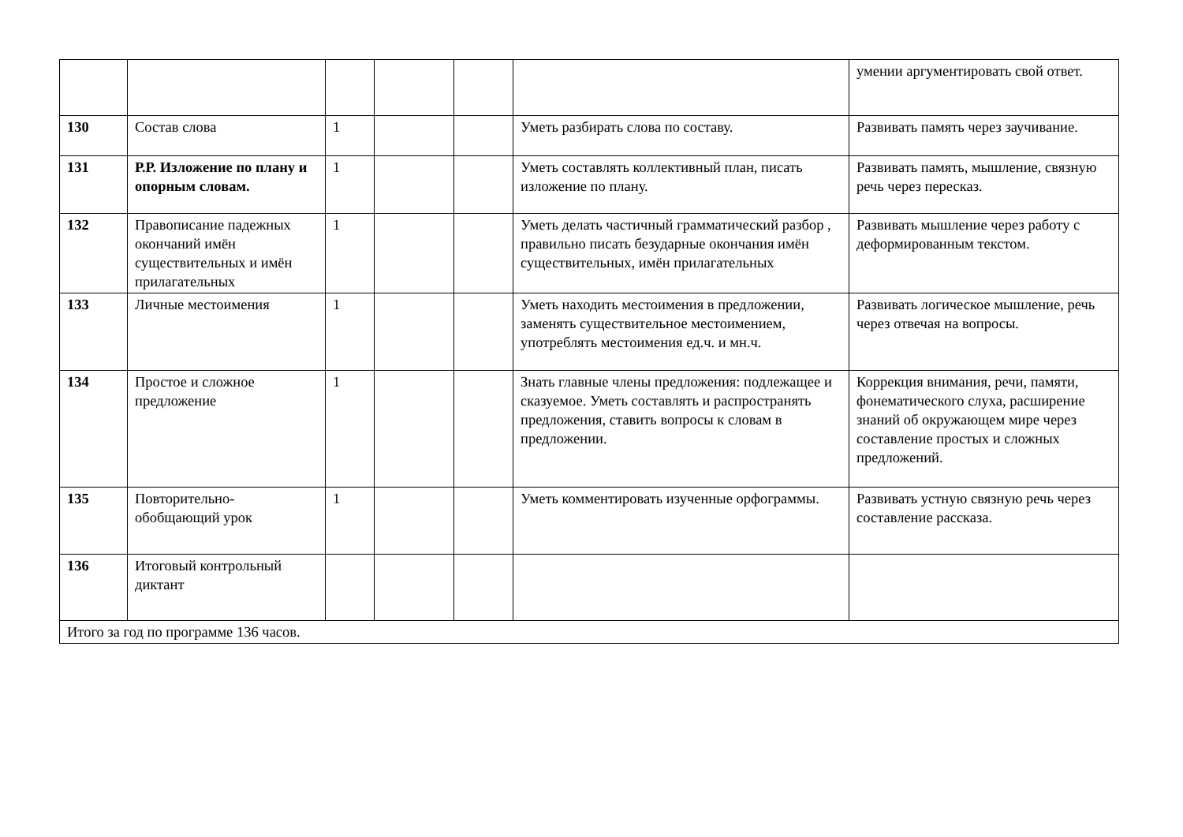| | | | | | | умении аргументировать свой ответ. |
| 130 | Состав слова | 1 | | | Уметь разбирать слова по составу. | Развивать память через заучивание. |
| 131 | Р.Р. Изложение по плану и опорным словам. | 1 | | | Уметь составлять коллективный план, писать изложение по плану. | Развивать память, мышление, связную речь через пересказ. |
| 132 | Правописание падежных окончаний имён существительных и имён прилагательных | 1 | | | Уметь делать частичный грамматический разбор , правильно писать безударные окончания имён существительных, имён прилагательных | Развивать мышление через работу с деформированным текстом. |
| 133 | Личные местоимения | 1 | | | Уметь находить местоимения в предложении, заменять существительное местоимением, употреблять местоимения ед.ч. и мн.ч. | Развивать логическое мышление, речь через отвечая на вопросы. |
| 134 | Простое и сложное предложение | 1 | | | Знать главные члены предложения: подлежащее и сказуемое. Уметь составлять и распространять предложения, ставить вопросы к словам в предложении. | Коррекция внимания, речи, памяти, фонематического слуха, расширение знаний об окружающем мире через составление простых и сложных предложений. |
| 135 | Повторительно-обобщающий урок | 1 | | | Уметь комментировать изученные орфограммы. | Развивать устную связную речь через составление рассказа. |
| 136 | Итоговый контрольный диктант | | | | | |
| Итого за год по программе 136 часов. | | | | | | |